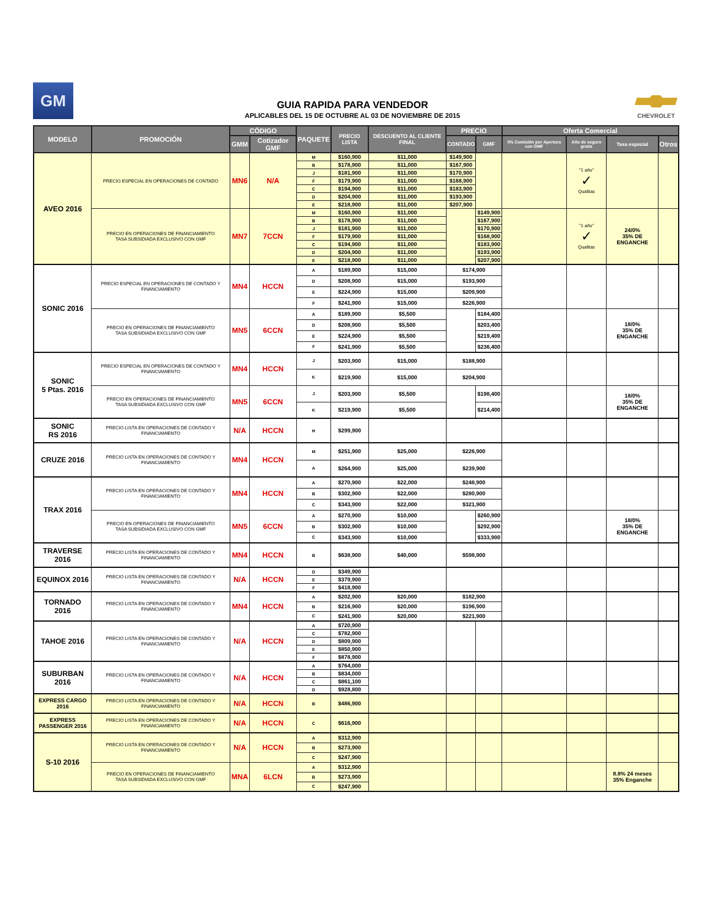GM
GUIA RAPIDA PARA VENDEDOR
APLICABLES DEL 15 DE OCTUBRE AL 03 DE NOVIEMBRE DE 2015
CHEVROLET
| MODELO | PROMOCIÓN | CÓDIGO | | PAQUETE | PRECIO LISTA | DESCUENTO AL CLIENTE FINAL | PRECIO | | Oferta Comercial | | | |
| --- | --- | --- | --- | --- | --- | --- | --- | --- | --- | --- | --- | --- |
| | | GMM | Cotizador GMF | | | | CONTADO | GMF | 0% Comisión por Apertura con GMF | Año de seguro gratis | Tasa especial | Otros |
| AVEO 2016 | PRECIO ESPECIAL EN OPERACIONES DE CONTADO | MN6 | N/A | M | $160,900 | $11,000 | $149,900 | | | "1 año" ✓ Qualitas | | |
| | | | | B | $178,900 | $11,000 | $167,900 | | | | | |
| | | | | J | $181,900 | $11,000 | $170,900 | | | | | |
| | | | | F | $179,900 | $11,000 | $168,900 | | | | | |
| | | | | C | $194,900 | $11,000 | $183,900 | | | | | |
| | | | | D | $204,900 | $11,000 | $193,900 | | | | | |
| | | | | E | $218,900 | $11,000 | $207,900 | | | | | |
| | PRECIO EN OPERACIONES DE FINANCIAMIENTO TASA SUBSIDIADA EXCLUSIVO CON GMF | MN7 | 7CCN | M | $160,900 | $11,000 | | $149,900 | | "1 año" ✓ Qualitas | 24/0% 35% DE ENGANCHE | |
| | | | | B | $178,900 | $11,000 | | $167,900 | | | | |
| | | | | J | $181,900 | $11,000 | | $170,900 | | | | |
| | | | | F | $179,900 | $11,000 | | $168,900 | | | | |
| | | | | C | $194,900 | $11,000 | | $183,900 | | | | |
| | | | | D | $204,900 | $11,000 | | $193,900 | | | | |
| | | | | E | $218,900 | $11,000 | | $207,900 | | | | |
| SONIC 2016 | PRECIO ESPECIAL EN OPERACIONES DE CONTADO Y FINANCIAMIENTO | MN4 | HCCN | A | $189,900 | $15,000 | $174,900 | | | | | |
| | | | | D | $208,900 | $15,000 | $193,900 | | | | | |
| | | | | E | $224,900 | $15,000 | $209,900 | | | | | |
| | | | | F | $241,900 | $15,000 | $226,900 | | | | | |
| | PRECIO EN OPERACIONES DE FINANCIAMIENTO TASA SUBSIDIADA EXCLUSIVO CON GMF | MN5 | 6CCN | A | $189,900 | $5,500 | | $184,400 | | | 18/0% 35% DE ENGANCHE | |
| | | | | D | $208,900 | $5,500 | | $203,400 | | | | |
| | | | | E | $224,900 | $5,500 | | $219,400 | | | | |
| | | | | F | $241,900 | $5,500 | | $236,400 | | | | |
| SONIC 5 Ptas. 2016 | PRECIO ESPECIAL EN OPERACIONES DE CONTADO Y FINANCIAMIENTO | MN4 | HCCN | J | $203,900 | $15,000 | $188,900 | | | | | |
| | | | | K | $219,900 | $15,000 | $204,900 | | | | | |
| | PRECIO EN OPERACIONES DE FINANCIAMIENTO TASA SUBSIDIADA EXCLUSIVO CON GMF | MN5 | 6CCN | J | $203,900 | $5,500 | | $198,400 | | | 18/0% 35% DE ENGANCHE | |
| | | | | K | $219,900 | $5,500 | | $214,400 | | | | |
| SONIC RS 2016 | PRECIO LISTA EN OPERACIONES DE CONTADO Y FINANCIAMIENTO | N/A | HCCN | H | $299,900 | | | | | | | |
| CRUZE 2016 | PRECIO LISTA EN OPERACIONES DE CONTADO Y FINANCIAMIENTO | MN4 | HCCN | M | $251,900 | $25,000 | $226,900 | | | | | |
| | | | | A | $264,900 | $25,000 | $239,900 | | | | | |
| TRAX 2016 | PRECIO LISTA EN OPERACIONES DE CONTADO Y FINANCIAMIENTO | MN4 | HCCN | A | $270,900 | $22,000 | $248,900 | | | | | |
| | | | | B | $302,900 | $22,000 | $280,900 | | | | | |
| | | | | C | $343,900 | $22,000 | $321,900 | | | | | |
| | PRECIO EN OPERACIONES DE FINANCIAMIENTO TASA SUBSIDIADA EXCLUSIVO CON GMF | MN5 | 6CCN | A | $270,900 | $10,000 | | $260,900 | | | 18/0% 35% DE ENGANCHE | |
| | | | | B | $302,900 | $10,000 | | $292,900 | | | | |
| | | | | C | $343,900 | $10,000 | | $333,900 | | | | |
| TRAVERSE 2016 | PRECIO LISTA EN OPERACIONES DE CONTADO Y FINANCIAMIENTO | MN4 | HCCN | B | $638,900 | $40,000 | $598,900 | | | | | |
| EQUINOX 2016 | PRECIO LISTA EN OPERACIONES DE CONTADO Y FINANCIAMIENTO | N/A | HCCN | D | $349,900 | | | | | | | |
| | | | | E | $379,900 | | | | | | | |
| | | | | F | $418,900 | | | | | | | |
| TORNADO 2016 | PRECIO LISTA EN OPERACIONES DE CONTADO Y FINANCIAMIENTO | MN4 | HCCN | A | $202,900 | $20,000 | $182,900 | | | | | |
| | | | | B | $216,900 | $20,000 | $196,900 | | | | | |
| | | | | C | $241,900 | $20,000 | $221,900 | | | | | |
| TAHOE 2016 | PRECIO LISTA EN OPERACIONES DE CONTADO Y FINANCIAMIENTO | N/A | HCCN | A | $720,900 | | | | | | | |
| | | | | C | $782,900 | | | | | | | |
| | | | | D | $809,900 | | | | | | | |
| | | | | E | $850,900 | | | | | | | |
| | | | | F | $878,900 | | | | | | | |
| SUBURBAN 2016 | PRECIO LISTA EN OPERACIONES DE CONTADO Y FINANCIAMIENTO | N/A | HCCN | A | $764,000 | | | | | | | |
| | | | | B | $834,000 | | | | | | | |
| | | | | C | $861,100 | | | | | | | |
| | | | | D | $928,800 | | | | | | | |
| EXPRESS CARGO 2016 | PRECIO LISTA EN OPERACIONES DE CONTADO Y FINANCIAMIENTO | N/A | HCCN | B | $486,900 | | | | | | | |
| EXPRESS PASSENGER 2016 | PRECIO LISTA EN OPERACIONES DE CONTADO Y FINANCIAMIENTO | N/A | HCCN | C | $616,900 | | | | | | | |
| S-10 2016 | PRECIO LISTA EN OPERACIONES DE CONTADO Y FINANCIAMIENTO | N/A | HCCN | A | $312,900 | | | | | | | |
| | | | | B | $273,900 | | | | | | | |
| | | | | C | $247,900 | | | | | | | |
| | PRECIO EN OPERACIONES DE FINANCIAMIENTO TASA SUBSIDIADA EXCLUSIVO CON GMF | MNA | 6LCN | A | $312,900 | | | | | | 8.8% 24 meses 35% Enganche | |
| | | | | B | $273,900 | | | | | | | |
| | | | | C | $247,900 | | | | | | | |